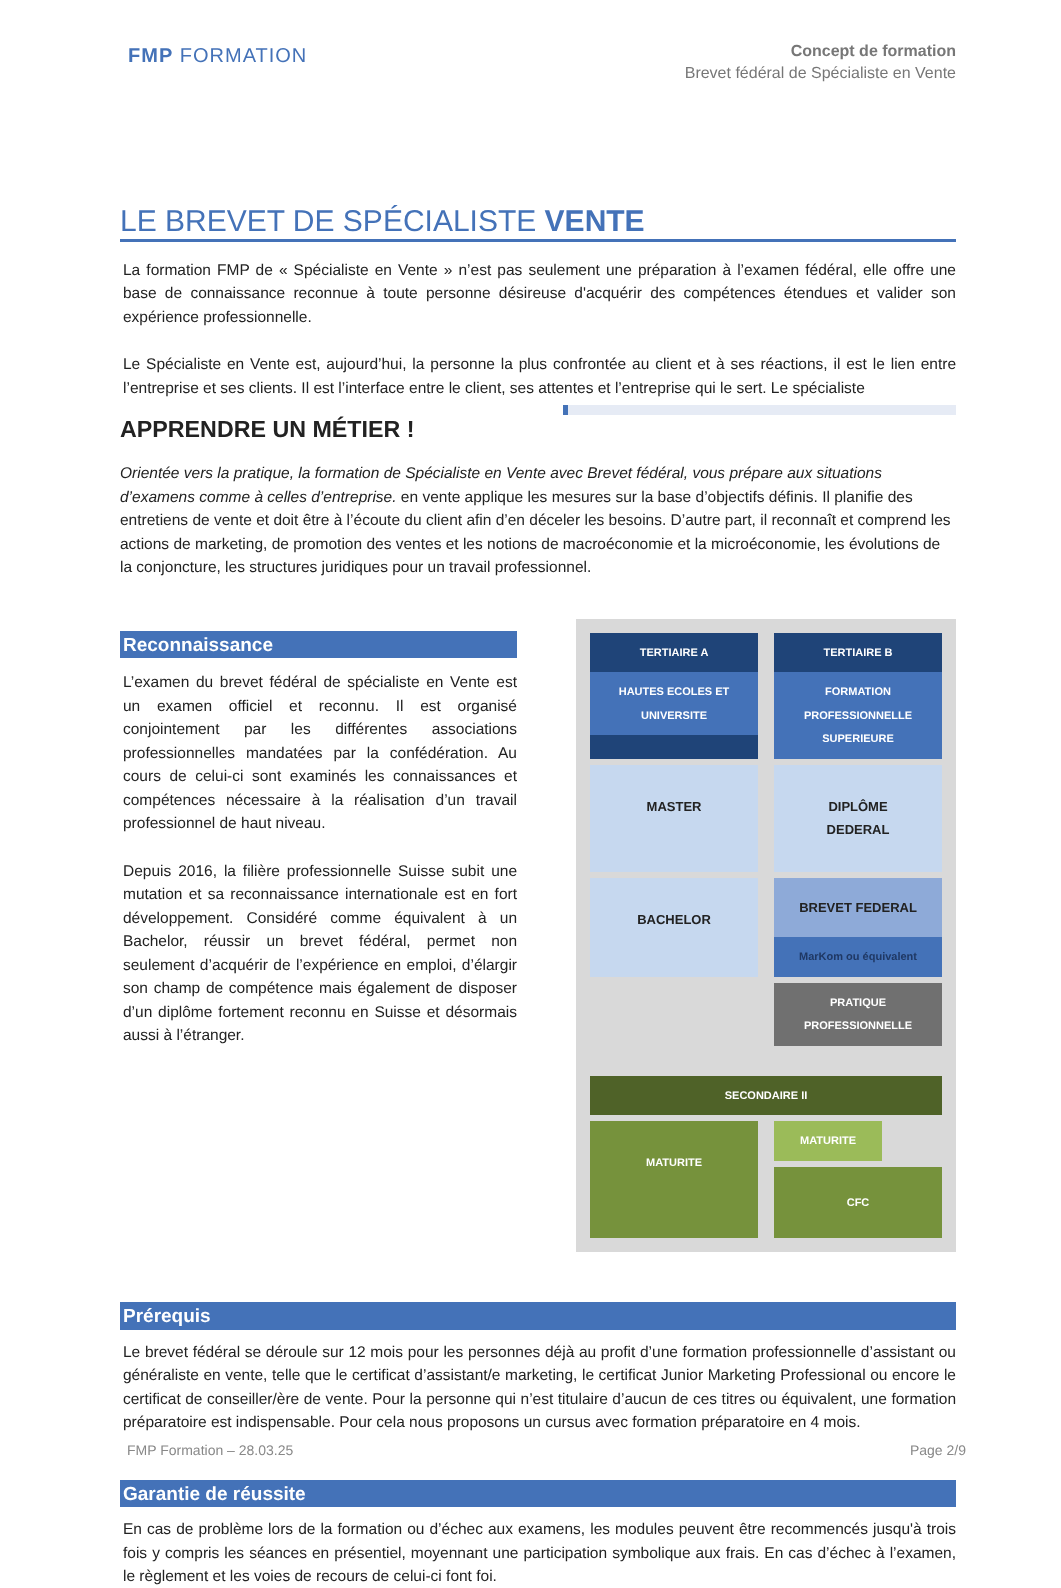FMP FORMATION
Concept de formation
Brevet fédéral de Spécialiste en Vente
LE BREVET DE SPÉCIALISTE VENTE
La formation FMP de « Spécialiste en Vente » n’est pas seulement une préparation à l’examen fédéral, elle offre une base de connaissance reconnue à toute personne désireuse d'acquérir des compétences étendues et valider son expérience professionnelle.
Le Spécialiste en Vente est, aujourd’hui, la personne la plus confrontée au client et à ses réactions, il est le lien entre l’entreprise et ses clients. Il est l’interface entre le client, ses attentes et l’entreprise qui le sert. Le spécialiste
APPRENDRE UN MÉTIER !
Orientée vers la pratique, la formation de Spécialiste en Vente avec Brevet fédéral, vous prépare aux situations d’examens comme à celles d’entreprise. en vente applique les mesures sur la base d’objectifs définis. Il planifie des entretiens de vente et doit être à l’écoute du client afin d’en déceler les besoins. D’autre part, il reconnaît et comprend les actions de marketing, de promotion des ventes et les notions de macroéconomie et la microéconomie, les évolutions de la conjoncture, les structures juridiques pour un travail professionnel.
Reconnaissance
L’examen du brevet fédéral de spécialiste en Vente est un examen officiel et reconnu. Il est organisé conjointement par les différentes associations professionnelles mandatées par la confédération. Au cours de celui-ci sont examinés les connaissances et compétences nécessaire à la réalisation d’un travail professionnel de haut niveau.
Depuis 2016, la filière professionnelle Suisse subit une mutation et sa reconnaissance internationale est en fort développement. Considéré comme équivalent à un Bachelor, réussir un brevet fédéral, permet non seulement d’acquérir de l’expérience en emploi, d’élargir son champ de compétence mais également de disposer d’un diplôme fortement reconnu en Suisse et désormais aussi à l’étranger.
TERTIAIRE A
HAUTES ECOLES ET UNIVERSITE
TERTIAIRE B
FORMATION PROFESSIONNELLE SUPERIEURE
MASTER
DIPLÔME DEDERAL
BACHELOR
BREVET FEDERAL
MarKom ou équivalent
PRATIQUE PROFESSIONNELLE
SECONDAIRE II
MATURITE
MATURITE
CFC
Prérequis
Le brevet fédéral se déroule sur 12 mois pour les personnes déjà au profit d’une formation professionnelle d’assistant ou généraliste en vente, telle que le certificat d’assistant/e marketing, le certificat Junior Marketing Professional ou encore le certificat de conseiller/ère de vente. Pour la personne qui n’est titulaire d’aucun de ces titres ou équivalent, une formation préparatoire est indispensable. Pour cela nous proposons un cursus avec formation préparatoire en 4 mois.
Garantie de réussite
En cas de problème lors de la formation ou d’échec aux examens, les modules peuvent être recommencés jusqu'à trois fois y compris les séances en présentiel, moyennant une participation symbolique aux frais. En cas d’échec à l’examen, le règlement et les voies de recours de celui-ci font foi.
FMP Formation – 28.03.25 Page 2/9